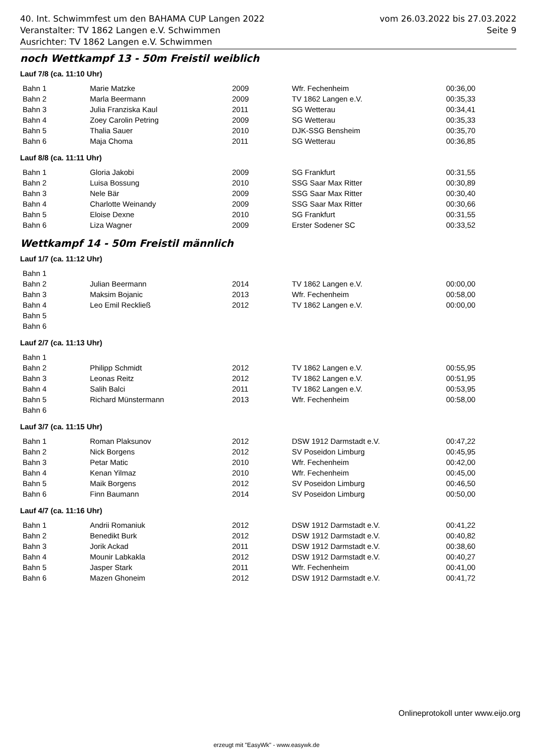vom 26.03.2022 bis 27.03.2022
Seite 9
40. Int. Schwimmfest um den BAHAMA CUP Langen 2022
Veranstalter: TV 1862 Langen e.V. Schwimmen
Ausrichter: TV 1862 Langen e.V. Schwimmen
noch Wettkampf 13 - 50m Freistil weiblich
Lauf 7/8 (ca. 11:10 Uhr)
| Bahn 1 | Marie Matzke | 2009 | Wfr. Fechenheim | 00:36,00 |
| Bahn 2 | Marla Beermann | 2009 | TV 1862 Langen e.V. | 00:35,33 |
| Bahn 3 | Julia Franziska Kaul | 2011 | SG Wetterau | 00:34,41 |
| Bahn 4 | Zoey Carolin Petring | 2009 | SG Wetterau | 00:35,33 |
| Bahn 5 | Thalia Sauer | 2010 | DJK-SSG Bensheim | 00:35,70 |
| Bahn 6 | Maja Choma | 2011 | SG Wetterau | 00:36,85 |
Lauf 8/8 (ca. 11:11 Uhr)
| Bahn 1 | Gloria Jakobi | 2009 | SG Frankfurt | 00:31,55 |
| Bahn 2 | Luisa Bossung | 2010 | SSG Saar Max Ritter | 00:30,89 |
| Bahn 3 | Nele Bär | 2009 | SSG Saar Max Ritter | 00:30,40 |
| Bahn 4 | Charlotte Weinandy | 2009 | SSG Saar Max Ritter | 00:30,66 |
| Bahn 5 | Eloise Dexne | 2010 | SG Frankfurt | 00:31,55 |
| Bahn 6 | Liza Wagner | 2009 | Erster Sodener SC | 00:33,52 |
Wettkampf 14 - 50m Freistil männlich
Lauf 1/7 (ca. 11:12 Uhr)
| Bahn 1 | | | | |
| Bahn 2 | Julian Beermann | 2014 | TV 1862 Langen e.V. | 00:00,00 |
| Bahn 3 | Maksim Bojanic | 2013 | Wfr. Fechenheim | 00:58,00 |
| Bahn 4 | Leo Emil Reckließ | 2012 | TV 1862 Langen e.V. | 00:00,00 |
| Bahn 5 | | | | |
| Bahn 6 | | | | |
Lauf 2/7 (ca. 11:13 Uhr)
| Bahn 1 | | | | |
| Bahn 2 | Philipp Schmidt | 2012 | TV 1862 Langen e.V. | 00:55,95 |
| Bahn 3 | Leonas Reitz | 2012 | TV 1862 Langen e.V. | 00:51,95 |
| Bahn 4 | Salih Balci | 2011 | TV 1862 Langen e.V. | 00:53,95 |
| Bahn 5 | Richard Münstermann | 2013 | Wfr. Fechenheim | 00:58,00 |
| Bahn 6 | | | | |
Lauf 3/7 (ca. 11:15 Uhr)
| Bahn 1 | Roman Plaksunov | 2012 | DSW 1912 Darmstadt e.V. | 00:47,22 |
| Bahn 2 | Nick Borgens | 2012 | SV Poseidon Limburg | 00:45,95 |
| Bahn 3 | Petar Matic | 2010 | Wfr. Fechenheim | 00:42,00 |
| Bahn 4 | Kenan Yilmaz | 2010 | Wfr. Fechenheim | 00:45,00 |
| Bahn 5 | Maik Borgens | 2012 | SV Poseidon Limburg | 00:46,50 |
| Bahn 6 | Finn Baumann | 2014 | SV Poseidon Limburg | 00:50,00 |
Lauf 4/7 (ca. 11:16 Uhr)
| Bahn 1 | Andrii Romaniuk | 2012 | DSW 1912 Darmstadt e.V. | 00:41,22 |
| Bahn 2 | Benedikt Burk | 2012 | DSW 1912 Darmstadt e.V. | 00:40,82 |
| Bahn 3 | Jorik Ackad | 2011 | DSW 1912 Darmstadt e.V. | 00:38,60 |
| Bahn 4 | Mounir Labkakla | 2012 | DSW 1912 Darmstadt e.V. | 00:40,27 |
| Bahn 5 | Jasper Stark | 2011 | Wfr. Fechenheim | 00:41,00 |
| Bahn 6 | Mazen Ghoneim | 2012 | DSW 1912 Darmstadt e.V. | 00:41,72 |
Onlineprotokoll unter www.eijo.org
erzeugt mit "EasyWk" - www.easywk.de